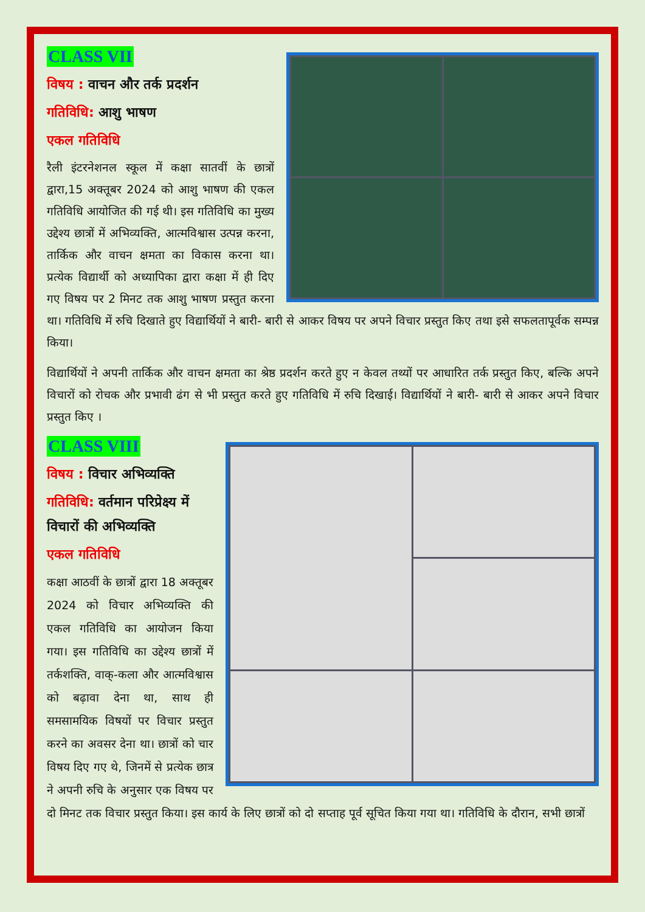CLASS VII
विषय : वाचन और तर्क प्रदर्शन
गतिविधि: आशु भाषण
एकल गतिविधि
रैली इंटरनेशनल स्कूल में कक्षा सातवीं के छात्रों द्वारा,15 अक्तूबर 2024 को आशु भाषण की एकल गतिविधि आयोजित की गई थी। इस गतिविधि का मुख्य उद्देश्य छात्रों में अभिव्यक्ति, आत्मविश्वास उत्पन्न करना, तार्किक और वाचन क्षमता का विकास करना था। प्रत्येक विद्यार्थी को अध्यापिका द्वारा कक्षा में ही दिए गए विषय पर 2 मिनट तक आशु भाषण प्रस्तुत करना था। गतिविधि में रुचि दिखाते हुए विद्यार्थियों ने बारी- बारी से आकर विषय पर अपने विचार प्रस्तुत किए तथा इसे सफलतापूर्वक सम्पन्न किया।
विद्यार्थियों ने अपनी तार्किक और वाचन क्षमता का श्रेष्ठ प्रदर्शन करते हुए न केवल तथ्यों पर आधारित तर्क प्रस्तुत किए, बल्कि अपने विचारों को रोचक और प्रभावी ढंग से भी प्रस्तुत करते हुए गतिविधि में रुचि दिखाई। विद्यार्थियों ने बारी- बारी से आकर अपने विचार प्रस्तुत किए ।
CLASS VIII
विषय : विचार अभिव्यक्ति
गतिविधि: वर्तमान परिप्रेक्ष्य में विचारों की अभिव्यक्ति
एकल गतिविधि
कक्षा आठवीं के छात्रों द्वारा 18 अक्तूबर 2024 को विचार अभिव्यक्ति की एकल गतिविधि का आयोजन किया गया। इस गतिविधि का उद्देश्य छात्रों में तर्कशक्ति, वाक्-कला और आत्मविश्वास को बढ़ावा देना था, साथ ही समसामयिक विषयों पर विचार प्रस्तुत करने का अवसर देना था। छात्रों को चार विषय दिए गए थे, जिनमें से प्रत्येक छात्र ने अपनी रुचि के अनुसार एक विषय पर दो मिनट तक विचार प्रस्तुत किया। इस कार्य के लिए छात्रों को दो सप्ताह पूर्व सूचित किया गया था। गतिविधि के दौरान, सभी छात्रों